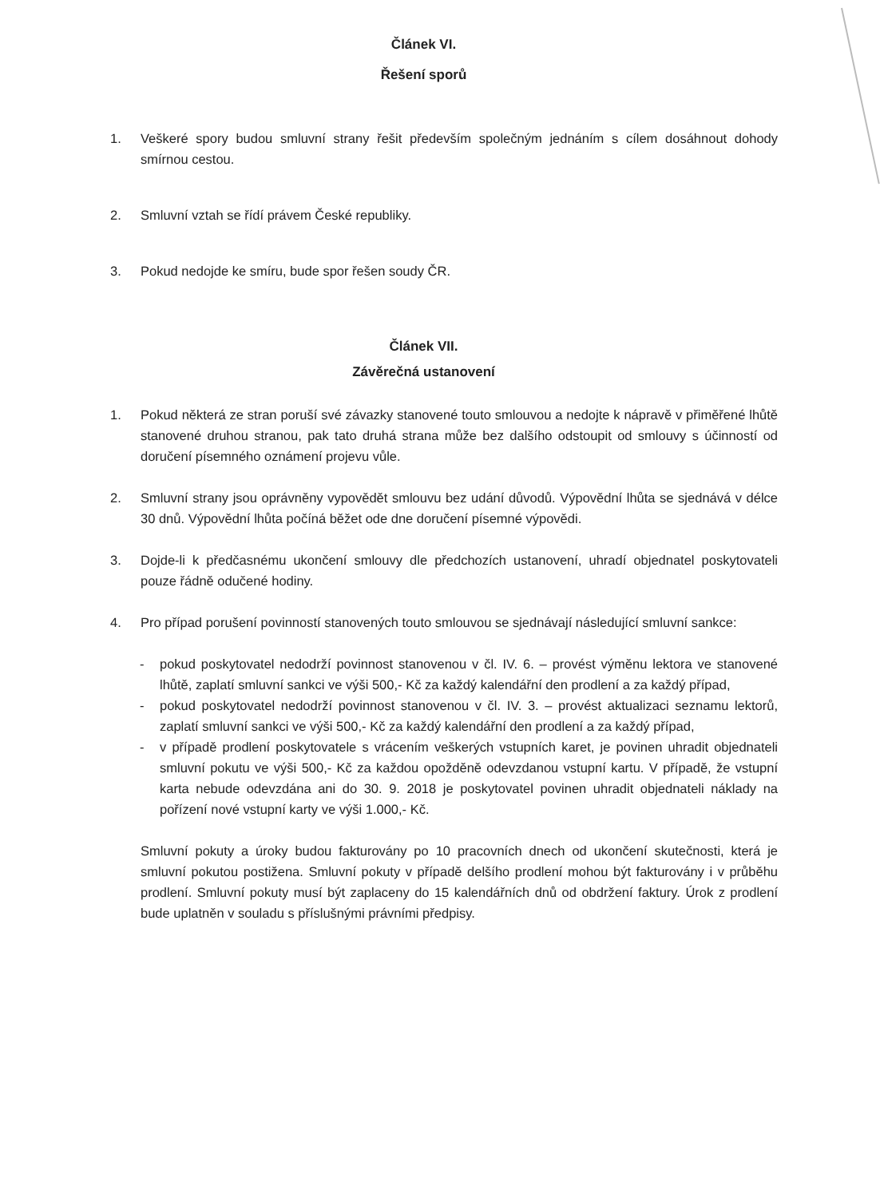Článek VI.
Řešení sporů
1. Veškeré spory budou smluvní strany řešit především společným jednáním s cílem dosáhnout dohody smírnou cestou.
2. Smluvní vztah se řídí právem České republiky.
3. Pokud nedojde ke smíru, bude spor řešen soudy ČR.
Článek VII.
Závěrečná ustanovení
1. Pokud některá ze stran poruší své závazky stanovené touto smlouvou a nedojte k nápravě v přiměřené lhůtě stanovené druhou stranou, pak tato druhá strana může bez dalšího odstoupit od smlouvy s účinností od doručení písemného oznámení projevu vůle.
2. Smluvní strany jsou oprávněny vypovědět smlouvu bez udání důvodů. Výpovědní lhůta se sjednává v délce 30 dnů. Výpovědní lhůta počíná běžet ode dne doručení písemné výpovědi.
3. Dojde-li k předčasnému ukončení smlouvy dle předchozích ustanovení, uhradí objednatel poskytovateli pouze řádně odučené hodiny.
4. Pro případ porušení povinností stanovených touto smlouvou se sjednávají následující smluvní sankce:
- pokud poskytovatel nedodrží povinnost stanovenou v čl. IV. 6. – provést výměnu lektora ve stanovené lhůtě, zaplatí smluvní sankci ve výši 500,- Kč za každý kalendářní den prodlení a za každý případ,
- pokud poskytovatel nedodrží povinnost stanovenou v čl. IV. 3. – provést aktualizaci seznamu lektorů, zaplatí smluvní sankci ve výši 500,- Kč za každý kalendářní den prodlení a za každý případ,
- v případě prodlení poskytovatele s vrácením veškerých vstupních karet, je povinen uhradit objednateli smluvní pokutu ve výši 500,- Kč za každou opožděně odevzdanou vstupní kartu. V případě, že vstupní karta nebude odevzdána ani do 30. 9. 2018 je poskytovatel povinen uhradit objednateli náklady na pořízení nové vstupní karty ve výši 1.000,- Kč.
Smluvní pokuty a úroky budou fakturovány po 10 pracovních dnech od ukončení skutečnosti, která je smluvní pokutou postižena. Smluvní pokuty v případě delšího prodlení mohou být fakturovány i v průběhu prodlení. Smluvní pokuty musí být zaplaceny do 15 kalendářních dnů od obdržení faktury. Úrok z prodlení bude uplatněn v souladu s příslušnými právními předpisy.